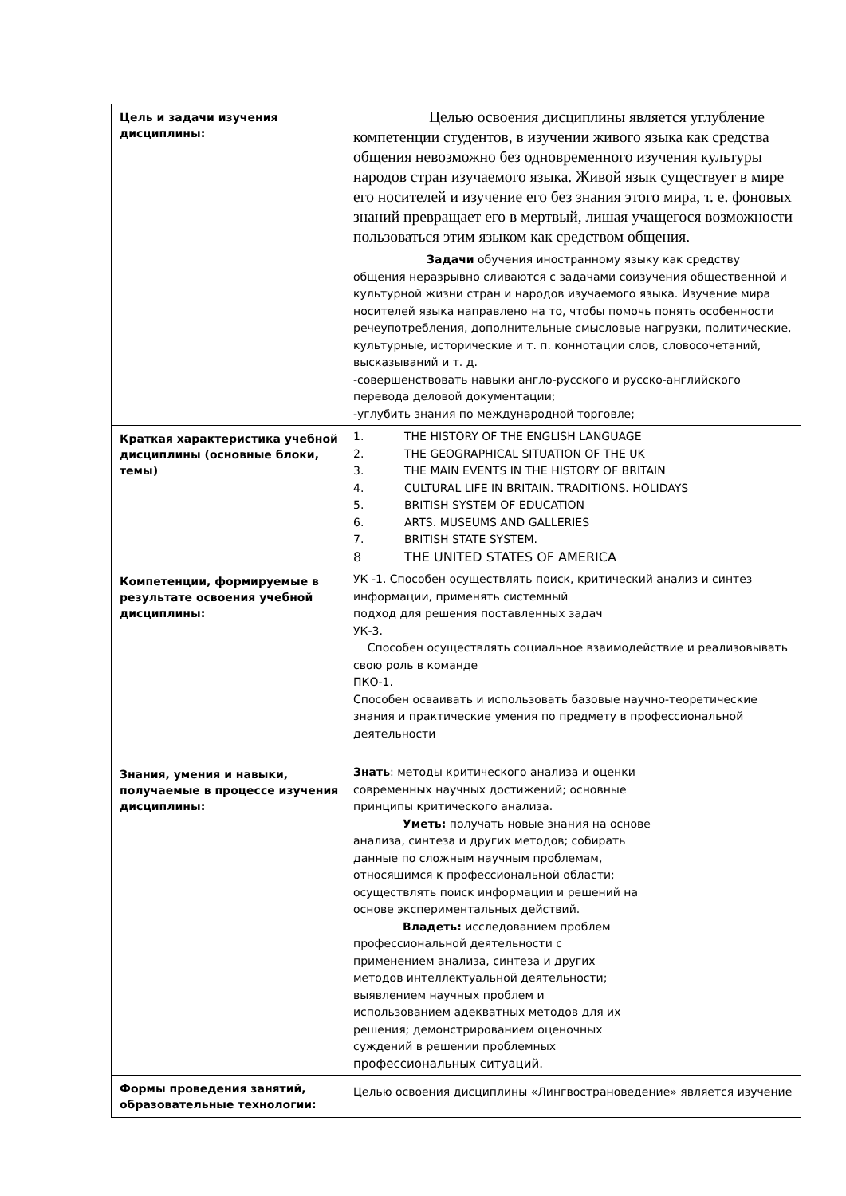| Цель и задачи изучения дисциплины: | Целью освоения дисциплины является углубление компетенции студентов, в изучении живого языка как средства общения невозможно без одновременного изучения культуры народов стран изучаемого языка. Живой язык существует в мире его носителей и изучение его без знания этого мира, т. е. фоновых знаний превращает его в мертвый, лишая учащегося возможности пользоваться этим языком как средством общения. Задачи обучения иностранному языку как средству общения неразрывно сливаются с задачами соизучения общественной и культурной жизни стран и народов изучаемого языка. Изучение мира носителей языка направлено на то, чтобы помочь понять особенности речеупотребления, дополнительные смысловые нагрузки, политические, культурные, исторические и т. п. коннотации слов, словосочетаний, высказываний и т. д. -совершенствовать навыки англо-русского и русско-английского перевода деловой документации; -углубить знания по международной торговле; |
| Краткая характеристика учебной дисциплины (основные блоки, темы) | 1. THE HISTORY OF THE ENGLISH LANGUAGE 2. THE GEOGRAPHICAL SITUATION OF THE UK 3. THE MAIN EVENTS IN THE HISTORY OF BRITAIN 4. CULTURAL LIFE IN BRITAIN. TRADITIONS. HOLIDAYS 5. BRITISH SYSTEM OF EDUCATION 6. ARTS. MUSEUMS AND GALLERIES 7. BRITISH STATE SYSTEM. 8 THE UNITED STATES OF AMERICA |
| Компетенции, формируемые в результате освоения учебной дисциплины: | УК -1. Способен осуществлять поиск, критический анализ и синтез информации, применять системный подход для решения поставленных задач УК-3. Способен осуществлять социальное взаимодействие и реализовывать свою роль в команде ПКО-1. Способен осваивать и использовать базовые научно-теоретические знания и практические умения по предмету в профессиональной деятельности |
| Знания, умения и навыки, получаемые в процессе изучения дисциплины: | Знать : методы критического анализа и оценки современных научных достижений; основные принципы критического анализа. Уметь: получать новые знания на основе анализа, синтеза и других методов; собирать данные по сложным научным проблемам, относящимся к профессиональной области; осуществлять поиск информации и решений на основе экспериментальных действий. Владеть: исследованием проблем профессиональной деятельности с применением анализа, синтеза и других методов интеллектуальной деятельности; выявлением научных проблем и использованием адекватных методов для их решения; демонстрированием оценочных суждений в решении проблемных профессиональных ситуаций. |
| Формы проведения занятий, образовательные технологии: | Целью освоения дисциплины «Лингвострановедение» является изучение |